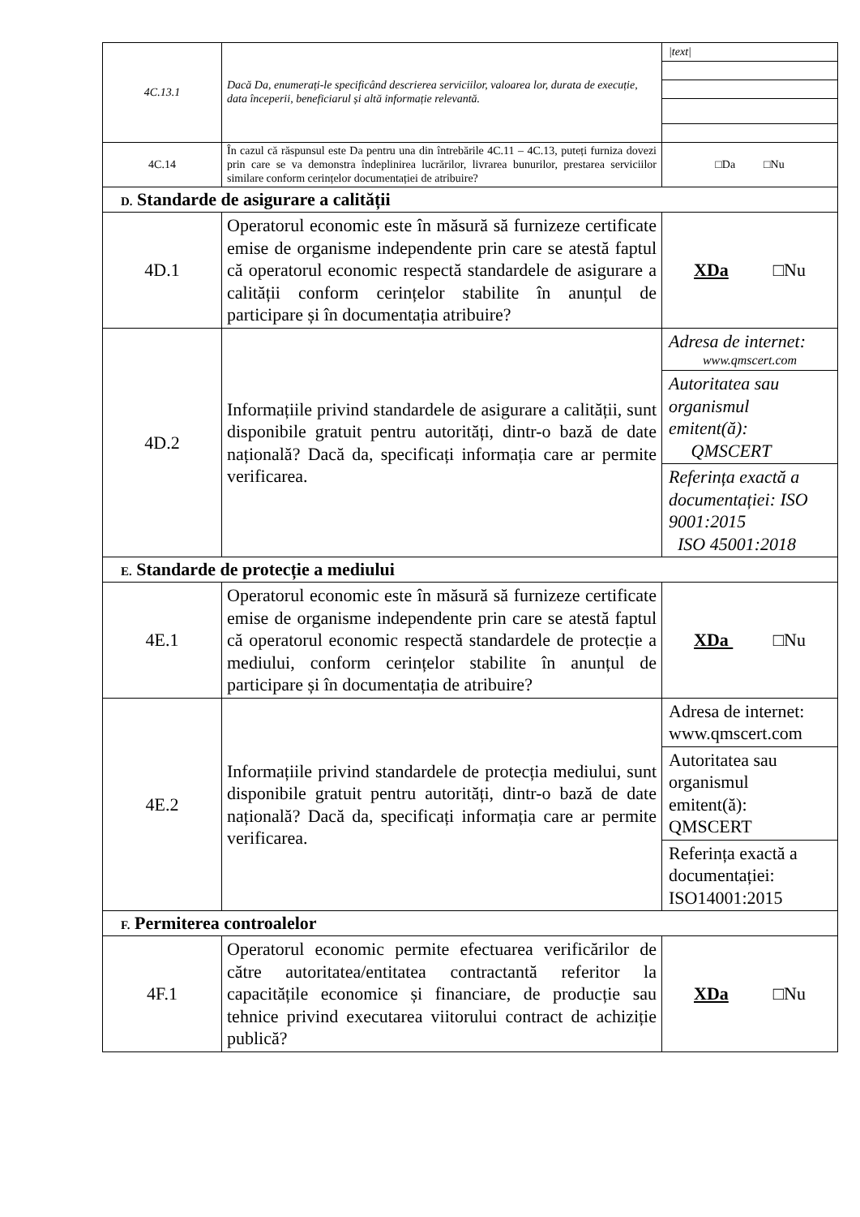| 4C.13.1 | Dacă Da, enumerați-le specificând descrierea serviciilor, valoarea lor, durata de execuție, data începerii, beneficiarul și altă informație relevantă. | / /text/ / |
| 4C.14 | În cazul că răspunsul este Da pentru una din întrebările 4C.11 – 4C.13, puteți furniza dovezi prin care se va demonstra îndeplinirea lucrărilor, livrarea bunurilor, prestarea serviciilor similare conform cerințelor documentației de atribuire? | □Da □Nu |
| D. Standarde de asigurare a calității | | |
| 4D.1 | Operatorul economic este în măsură să furnizeze certificate emise de organisme independente prin care se atestă faptul că operatorul economic respectă standardele de asigurare a calității conform cerințelor stabilite în anunțul de participare și în documentația atribuire? | XDa □Nu |
| 4D.2 | Informațiile privind standardele de asigurare a calității, sunt disponibile gratuit pentru autorități, dintr-o bază de date națională? Dacă da, specificați informația care ar permite verificarea. | / Adresa de internet: www.qmscert.com / / Autoritatea sau organismul emitent(ă): QMSCERT / / Referința exactă a documentației: ISO 9001:2015 ISO 45001:2018 / |
| E. Standarde de protecție a mediului | | |
| 4E.1 | Operatorul economic este în măsură să furnizeze certificate emise de organisme independente prin care se atestă faptul că operatorul economic respectă standardele de protecție a mediului, conform cerințelor stabilite în anunțul de participare și în documentația de atribuire? | XDa □Nu |
| 4E.2 | Informațiile privind standardele de protecția mediului, sunt disponibile gratuit pentru autorități, dintr-o bază de date națională? Dacă da, specificați informația care ar permite verificarea. | / Adresa de internet: www.qmscert.com / / Autoritatea sau organismul emitent(ă): QMSCERT / / Referința exactă a documentației: ISO14001:2015 / |
| F. Permiterea controalelor | | |
| 4F.1 | Operatorul economic permite efectuarea verificărilor de către autoritatea/entitatea contractantă referitor la capacitățile economice și financiare, de producție sau tehnice privind executarea viitorului contract de achiziție publică? | XDa □Nu |